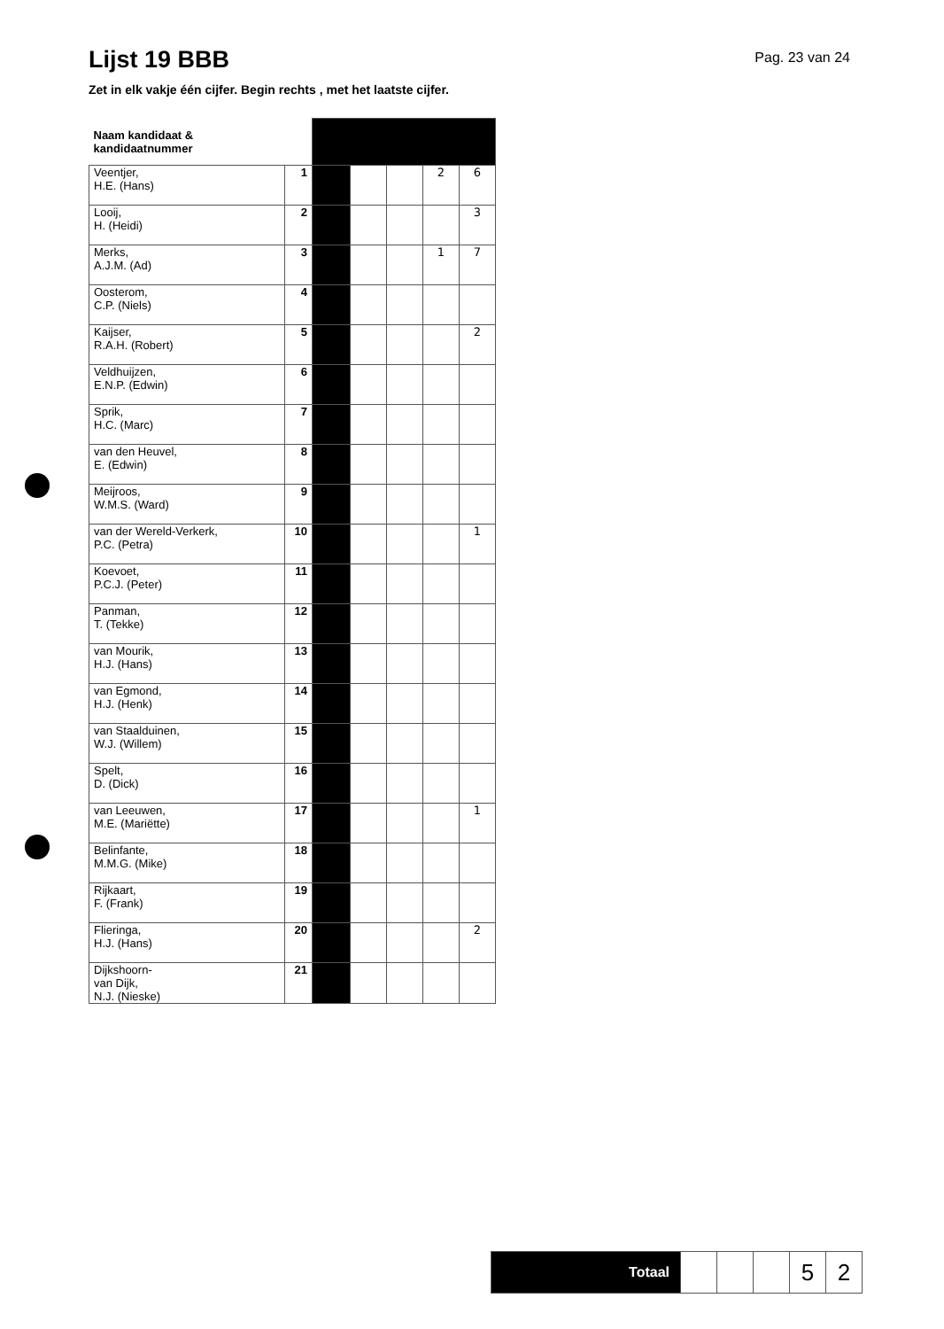Lijst 19 BBB
Pag. 23 van 24
Zet in elk vakje één cijfer. Begin rechts , met het laatste cijfer.
| Naam kandidaat & kandidaatnummer | | | | | | |
| Veentjer, H.E. (Hans) | 1 | | | | 2 | 6 |
| Looij, H. (Heidi) | 2 | | | | | 3 |
| Merks, A.J.M. (Ad) | 3 | | | | 1 | 7 |
| Oosterom, C.P. (Niels) | 4 | | | | | |
| Kaijser, R.A.H. (Robert) | 5 | | | | | 2 |
| Veldhuijzen, E.N.P. (Edwin) | 6 | | | | | |
| Sprik, H.C. (Marc) | 7 | | | | | |
| van den Heuvel, E. (Edwin) | 8 | | | | | |
| Meijroos, W.M.S. (Ward) | 9 | | | | | |
| van der Wereld-Verkerk, P.C. (Petra) | 10 | | | | | 1 |
| Koevoet, P.C.J. (Peter) | 11 | | | | | |
| Panman, T. (Tekke) | 12 | | | | | |
| van Mourik, H.J. (Hans) | 13 | | | | | |
| van Egmond, H.J. (Henk) | 14 | | | | | |
| van Staalduinen, W.J. (Willem) | 15 | | | | | |
| Spelt, D. (Dick) | 16 | | | | | |
| van Leeuwen, M.E. (Mariëtte) | 17 | | | | | 1 |
| Belinfante, M.M.G. (Mike) | 18 | | | | | |
| Rijkaart, F. (Frank) | 19 | | | | | |
| Flieringa, H.J. (Hans) | 20 | | | | | 2 |
| Dijkshoorn- van Dijk, N.J. (Nieske) | 21 | | | | | |
| Totaal | | | | 5 | 2 |